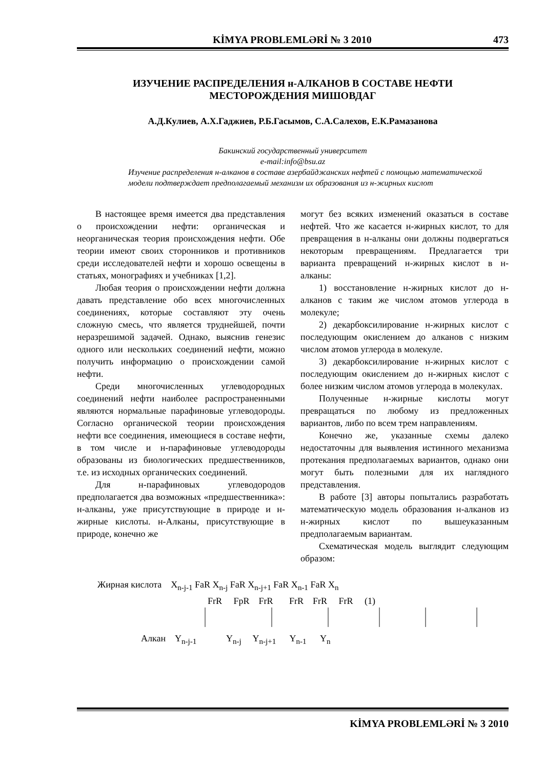KİMYA PROBLEMLƏRİ № 3 2010 473
ИЗУЧЕНИЕ РАСПРЕДЕЛЕНИЯ н-АЛКАНОВ В СОСТАВЕ НЕФТИ
МЕСТОРОЖДЕНИЯ МИШОВДАГ
А.Д.Кулиев, А.Х.Гаджиев, Р.Б.Гасымов, С.А.Салехов, Е.К.Рамазанова
Бакинский государственный университет
e-mail:info@bsu.az
Изучение распределения н-алканов в составе азербайджанских нефтей с помощью математической модели подтверждает предполагаемый механизм их образования из н-жирных кислот
В настоящее время имеется два представления о происхождении нефти: органическая и неорганическая теория происхождения нефти. Обе теории имеют своих сторонников и противников среди исследователей нефти и хорошо освещены в статьях, монографиях и учебниках [1,2].
Любая теория о происхождении нефти должна давать представление обо всех многочисленных соединениях, которые составляют эту очень сложную смесь, что является труднейшей, почти неразрешимой задачей. Однако, выяснив генезис одного или нескольких соединений нефти, можно получить информацию о происхождении самой нефти.
Среди многочисленных углеводородных соединений нефти наиболее распространенными являются нормальные парафиновые углеводороды. Согласно органической теории происхождения нефти все соединения, имеющиеся в составе нефти, в том числе и н-парафиновые углеводороды образованы из биологических предшественников, т.е. из исходных органических соединений.
Для н-парафиновых углеводородов предполагается два возможных «предшественника»: н-алканы, уже присутствующие в природе и н-жирные кислоты. н-Алканы, присутствующие в природе, конечно же
могут без всяких изменений оказаться в составе нефтей. Что же касается н-жирных кислот, то для превращения в н-алканы они должны подвергаться некоторым превращениям. Предлагается три варианта превращений н-жирных кислот в н-алканы:
1) восстановление н-жирных кислот до н-алканов с таким же числом атомов углерода в молекуле;
2) декарбоксилирование н-жирных кислот с последующим окислением до алканов с низким числом атомов углерода в молекуле.
3) декарбоксилирование н-жирных кислот с последующим окислением до н-жирных кислот с более низким числом атомов углерода в молекулах.
Полученные н-жирные кислоты могут превращаться по любому из предложенных вариантов, либо по всем трем направлениям.
Конечно же, указанные схемы далеко недостаточны для выявления истинного механизма протекания предполагаемых вариантов, однако они могут быть полезными для их наглядного представления.
В работе [3] авторы попытались разработать математическую модель образования н-алканов из н-жирных кислот по вышеуказанным предполагаемым вариантам.
Схематическая модель выглядит следующим образом:
Жирная кислота X<sub>n-j-1</sub> FaR X<sub>n-j</sub> FaR X<sub>n-j+1</sub> FaR X<sub>n-1</sub> FaR X<sub>n</sub>
FrR FpR FrR FrR FrR FrR (1)
Алкан Y<sub>n-j-1</sub> Y<sub>n-j</sub> Y<sub>n-j+1</sub> Y<sub>n-1</sub> Y<sub>n</sub>
KİMYA PROBLEMLƏRİ № 3 2010